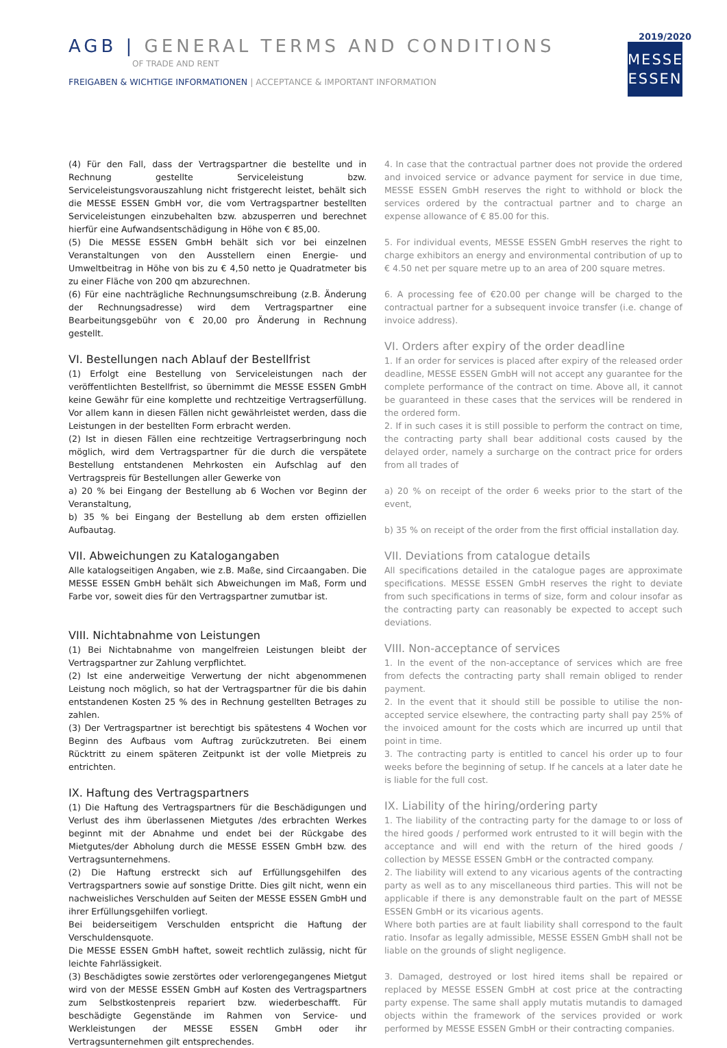AGB | GENERAL TERMS AND CONDITIONS
OF TRADE AND RENT
FREIGABEN & WICHTIGE INFORMATIONEN | ACCEPTANCE & IMPORTANT INFORMATION
2019/2020
MESSE
ESSEN
(4) Für den Fall, dass der Vertragspartner die bestellte und in Rechnung gestellte Serviceleistung bzw. Serviceleistungsvorauszahlung nicht fristgerecht leistet, behält sich die MESSE ESSEN GmbH vor, die vom Vertragspartner bestellten Serviceleistungen einzubehalten bzw. abzusperren und berechnet hierfür eine Aufwandsentschädigung in Höhe von € 85,00.
(5) Die MESSE ESSEN GmbH behält sich vor bei einzelnen Veranstaltungen von den Ausstellern einen Energie- und Umweltbeitrag in Höhe von bis zu € 4,50 netto je Quadratmeter bis zu einer Fläche von 200 qm abzurechnen.
(6) Für eine nachträgliche Rechnungsumschreibung (z.B. Änderung der Rechnungsadresse) wird dem Vertragspartner eine Bearbeitungsgebühr von € 20,00 pro Änderung in Rechnung gestellt.
VI. Bestellungen nach Ablauf der Bestellfrist
(1) Erfolgt eine Bestellung von Serviceleistungen nach der veröffentlichten Bestellfrist, so übernimmt die MESSE ESSEN GmbH keine Gewähr für eine komplette und rechtzeitige Vertragserfüllung. Vor allem kann in diesen Fällen nicht gewährleistet werden, dass die Leistungen in der bestellten Form erbracht werden.
(2) Ist in diesen Fällen eine rechtzeitige Vertragserbringung noch möglich, wird dem Vertragspartner für die durch die verspätete Bestellung entstandenen Mehrkosten ein Aufschlag auf den Vertragspreis für Bestellungen aller Gewerke von
a) 20 % bei Eingang der Bestellung ab 6 Wochen vor Beginn der Veranstaltung,
b) 35 % bei Eingang der Bestellung ab dem ersten offiziellen Aufbautag.
VII. Abweichungen zu Katalogangaben
Alle katalogseitigen Angaben, wie z.B. Maße, sind Circaangaben. Die MESSE ESSEN GmbH behält sich Abweichungen im Maß, Form und Farbe vor, soweit dies für den Vertragspartner zumutbar ist.
VIII. Nichtabnahme von Leistungen
(1) Bei Nichtabnahme von mangelfreien Leistungen bleibt der Vertragspartner zur Zahlung verpflichtet.
(2) Ist eine anderweitige Verwertung der nicht abgenommenen Leistung noch möglich, so hat der Vertragspartner für die bis dahin entstandenen Kosten 25 % des in Rechnung gestellten Betrages zu zahlen.
(3) Der Vertragspartner ist berechtigt bis spätestens 4 Wochen vor Beginn des Aufbaus vom Auftrag zurückzutreten. Bei einem Rücktritt zu einem späteren Zeitpunkt ist der volle Mietpreis zu entrichten.
IX. Haftung des Vertragspartners
(1) Die Haftung des Vertragspartners für die Beschädigungen und Verlust des ihm überlassenen Mietgutes /des erbrachten Werkes beginnt mit der Abnahme und endet bei der Rückgabe des Mietgutes/der Abholung durch die MESSE ESSEN GmbH bzw. des Vertragsunternehmens.
(2) Die Haftung erstreckt sich auf Erfüllungsgehilfen des Vertragspartners sowie auf sonstige Dritte. Dies gilt nicht, wenn ein nachweisliches Verschulden auf Seiten der MESSE ESSEN GmbH und ihrer Erfüllungsgehilfen vorliegt.
Bei beiderseitigem Verschulden entspricht die Haftung der Verschuldensquote.
Die MESSE ESSEN GmbH haftet, soweit rechtlich zulässig, nicht für leichte Fahrlässigkeit.
(3) Beschädigtes sowie zerstörtes oder verlorengegangenes Mietgut wird von der MESSE ESSEN GmbH auf Kosten des Vertragspartners zum Selbstkostenpreis repariert bzw. wiederbeschafft. Für beschädigte Gegenstände im Rahmen von Service- und Werkleistungen der MESSE ESSEN GmbH oder ihr Vertragsunternehmen gilt entsprechendes.
4. In case that the contractual partner does not provide the ordered and invoiced service or advance payment for service in due time, MESSE ESSEN GmbH reserves the right to withhold or block the services ordered by the contractual partner and to charge an expense allowance of € 85.00 for this.
5. For individual events, MESSE ESSEN GmbH reserves the right to charge exhibitors an energy and environmental contribution of up to € 4.50 net per square metre up to an area of 200 square metres.
6. A processing fee of €20.00 per change will be charged to the contractual partner for a subsequent invoice transfer (i.e. change of invoice address).
VI. Orders after expiry of the order deadline
1. If an order for services is placed after expiry of the released order deadline, MESSE ESSEN GmbH will not accept any guarantee for the complete performance of the contract on time. Above all, it cannot be guaranteed in these cases that the services will be rendered in the ordered form.
2. If in such cases it is still possible to perform the contract on time, the contracting party shall bear additional costs caused by the delayed order, namely a surcharge on the contract price for orders from all trades of
a) 20 % on receipt of the order 6 weeks prior to the start of the event,
b) 35 % on receipt of the order from the first official installation day.
VII. Deviations from catalogue details
All specifications detailed in the catalogue pages are approximate specifications. MESSE ESSEN GmbH reserves the right to deviate from such specifications in terms of size, form and colour insofar as the contracting party can reasonably be expected to accept such deviations.
VIII. Non-acceptance of services
1. In the event of the non-acceptance of services which are free from defects the contracting party shall remain obliged to render payment.
2. In the event that it should still be possible to utilise the non-accepted service elsewhere, the contracting party shall pay 25% of the invoiced amount for the costs which are incurred up until that point in time.
3. The contracting party is entitled to cancel his order up to four weeks before the beginning of setup. If he cancels at a later date he is liable for the full cost.
IX. Liability of the hiring/ordering party
1. The liability of the contracting party for the damage to or loss of the hired goods / performed work entrusted to it will begin with the acceptance and will end with the return of the hired goods / collection by MESSE ESSEN GmbH or the contracted company.
2. The liability will extend to any vicarious agents of the contracting party as well as to any miscellaneous third parties. This will not be applicable if there is any demonstrable fault on the part of MESSE ESSEN GmbH or its vicarious agents.
Where both parties are at fault liability shall correspond to the fault ratio. Insofar as legally admissible, MESSE ESSEN GmbH shall not be liable on the grounds of slight negligence.
3. Damaged, destroyed or lost hired items shall be repaired or replaced by MESSE ESSEN GmbH at cost price at the contracting party expense. The same shall apply mutatis mutandis to damaged objects within the framework of the services provided or work performed by MESSE ESSEN GmbH or their contracting companies.